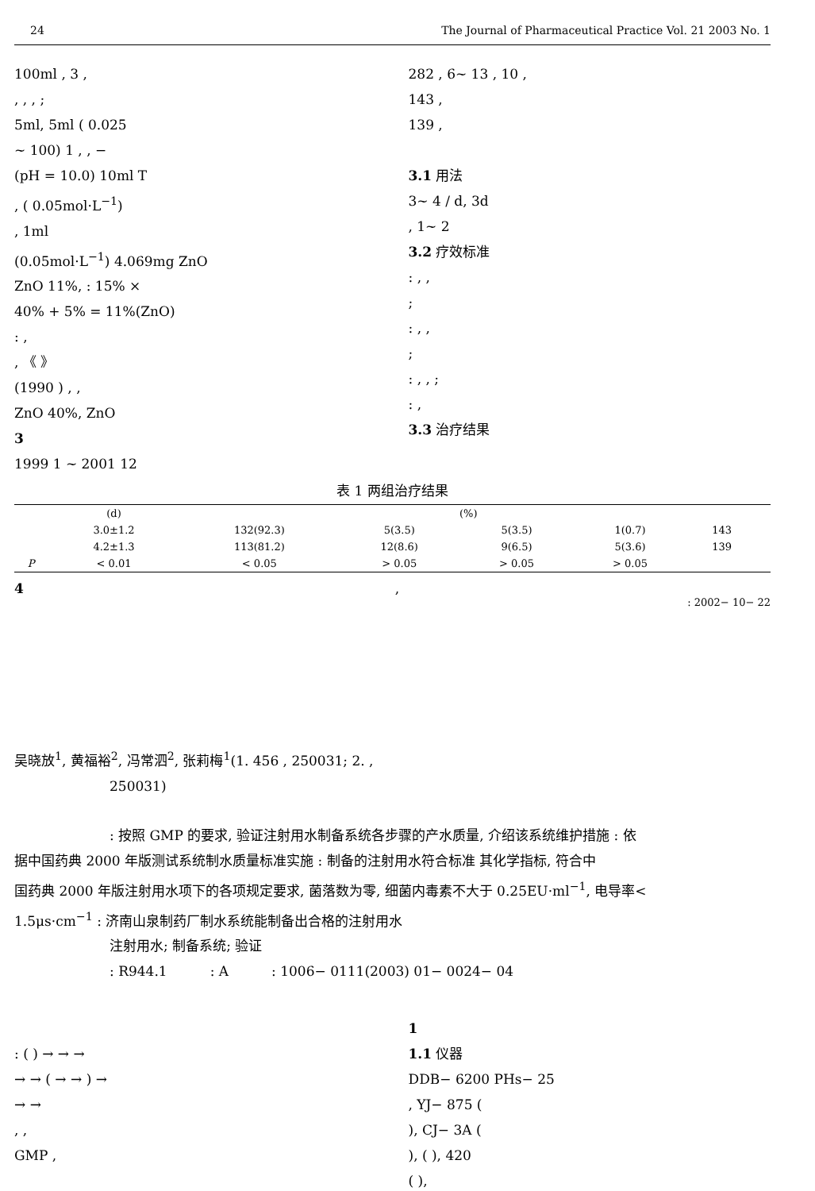24 The Journal of Pharmaceutical Practice Vol. 21 2003 No. 1
100ml , 3 ,
, , , ;
5ml, 5ml ( 0.025
~ 100) 1 , , −
(pH = 10.0) 10ml T
, ( 0.05mol·L<sup>−1</sup>)
, 1ml
(0.05mol·L<sup>−1</sup>) 4.069mg ZnO
ZnO 11%, : 15% ×
40% + 5% = 11%(ZnO)
: ,
, 《 》
(1990 ) , ,
ZnO 40%, ZnO
3
1999 1 ~ 2001 12
282 , 6~ 13 , 10 ,
143 ,
139 ,
3.1 用法
3~ 4 / d, 3d
, 1~ 2
3.2 疗效标准
: , ,
;
: , ,
;
: , , ;
: ,
3.3 治疗结果
表 1 两组治疗结果
| | (d) | (%) | | | | | |
| --- | --- | --- | --- | --- | --- | --- | --- |
| | 3.0±1.2 | 132(92.3) | 5(3.5) | 5(3.5) | 1(0.7) | 143 | |
| | 4.2±1.3 | 113(81.2) | 12(8.6) | 9(6.5) | 5(3.6) | 139 | |
| P | < 0.01 | < 0.05 | > 0.05 | > 0.05 | > 0.05 | | |
4,
: 2002− 10− 22
吴晓放<sup>1</sup>, 黄福裕<sup>2</sup>, 冯常泗<sup>2</sup>, 张莉梅<sup>1</sup>(1. 456 , 250031; 2. ,
250031)
: 按照 GMP 的要求, 验证注射用水制备系统各步骤的产水质量, 介绍该系统维护措施 : 依
据中国药典 2000 年版测试系统制水质量标准实施 : 制备的注射用水符合标准 其化学指标, 符合中
国药典 2000 年版注射用水项下的各项规定要求, 菌落数为零, 细菌内毒素不大于 0.25EU·ml<sup>−1</sup>, 电导率<
1.5μs·cm<sup>−1</sup> : 济南山泉制药厂制水系统能制备出合格的注射用水
注射用水; 制备系统; 验证
: R944.1 : A : 1006− 0111(2003) 01− 0024− 04
: ( ) → → →
→ → ( → → ) →
→ →
, ,
GMP ,
1
1.1 仪器
DDB− 6200 PHs− 25
, YJ− 875 (
), CJ− 3A (
), ( ), 420
( ),